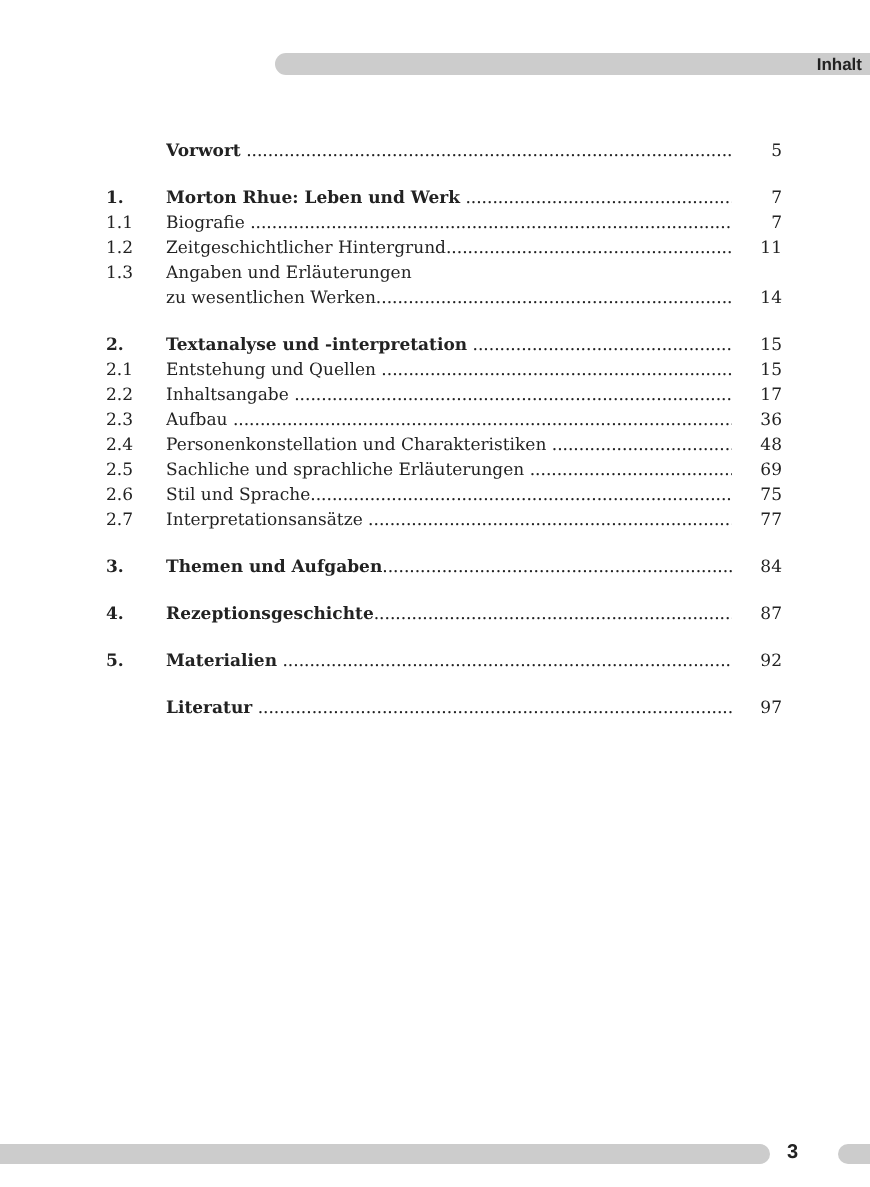Inhalt
Vorwort 5
1. Morton Rhue: Leben und Werk 7
1.1 Biografie 7
1.2 Zeitgeschichtlicher Hintergrund 11
1.3 Angaben und Erläuterungen
zu wesentlichen Werken 14
2. Textanalyse und -interpretation 15
2.1 Entstehung und Quellen 15
2.2 Inhaltsangabe 17
2.3 Aufbau 36
2.4 Personenkonstellation und Charakteristiken 48
2.5 Sachliche und sprachliche Erläuterungen 69
2.6 Stil und Sprache 75
2.7 Interpretationsansätze 77
3. Themen und Aufgaben 84
4. Rezeptionsgeschichte 87
5. Materialien 92
Literatur 97
3